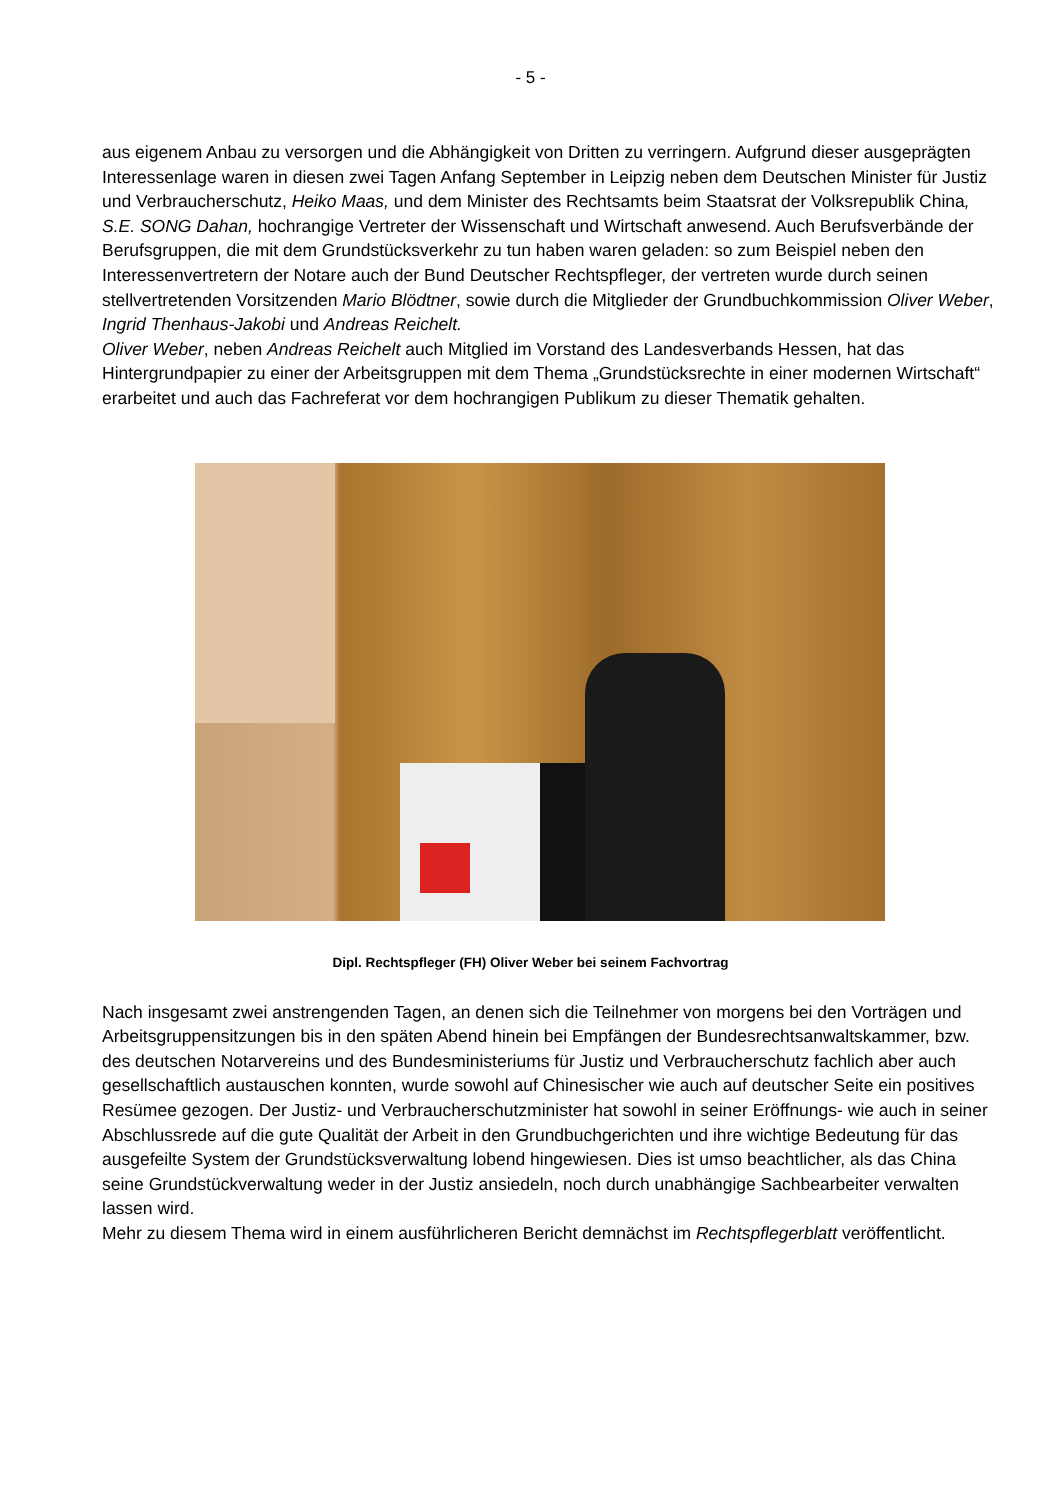- 5 -
aus eigenem Anbau zu versorgen und die Abhängigkeit von Dritten zu verringern. Aufgrund dieser ausgeprägten Interessenlage waren in diesen zwei Tagen Anfang September in Leipzig neben dem Deutschen Minister für Justiz und Verbraucherschutz, Heiko Maas, und dem Minister des Rechtsamts beim Staatsrat der Volksrepublik China, S.E. SONG Dahan, hochrangige Vertreter der Wissenschaft und Wirtschaft anwesend. Auch Berufsverbände der Berufsgruppen, die mit dem Grundstücksverkehr zu tun haben waren geladen: so zum Beispiel neben den Interessenvertretern der Notare auch der Bund Deutscher Rechtspfleger, der vertreten wurde durch seinen stellvertretenden Vorsitzenden Mario Blödtner, sowie durch die Mitglieder der Grundbuchkommission Oliver Weber, Ingrid Thenhaus-Jakobi und Andreas Reichelt.
Oliver Weber, neben Andreas Reichelt auch Mitglied im Vorstand des Landesverbands Hessen, hat das Hintergrundpapier zu einer der Arbeitsgruppen mit dem Thema „Grundstücksrechte in einer modernen Wirtschaft“ erarbeitet und auch das Fachreferat vor dem hochrangigen Publikum zu dieser Thematik gehalten.
Dipl. Rechtspfleger (FH) Oliver Weber bei seinem Fachvortrag
Nach insgesamt zwei anstrengenden Tagen, an denen sich die Teilnehmer von morgens bei den Vorträgen und Arbeitsgruppensitzungen bis in den späten Abend hinein bei Empfängen der Bundesrechtsanwaltskammer, bzw. des deutschen Notarvereins und des Bundesministeriums für Justiz und Verbraucherschutz fachlich aber auch gesellschaftlich austauschen konnten, wurde sowohl auf Chinesischer wie auch auf deutscher Seite ein positives Resümee gezogen. Der Justiz- und Verbraucherschutzminister hat sowohl in seiner Eröffnungs- wie auch in seiner Abschlussrede auf die gute Qualität der Arbeit in den Grundbuchgerichten und ihre wichtige Bedeutung für das ausgefeilte System der Grundstücksverwaltung lobend hingewiesen. Dies ist umso beachtlicher, als das China seine Grundstückverwaltung weder in der Justiz ansiedeln, noch durch unabhängige Sachbearbeiter verwalten lassen wird.
Mehr zu diesem Thema wird in einem ausführlicheren Bericht demnächst im Rechtspflegerblatt veröffentlicht.